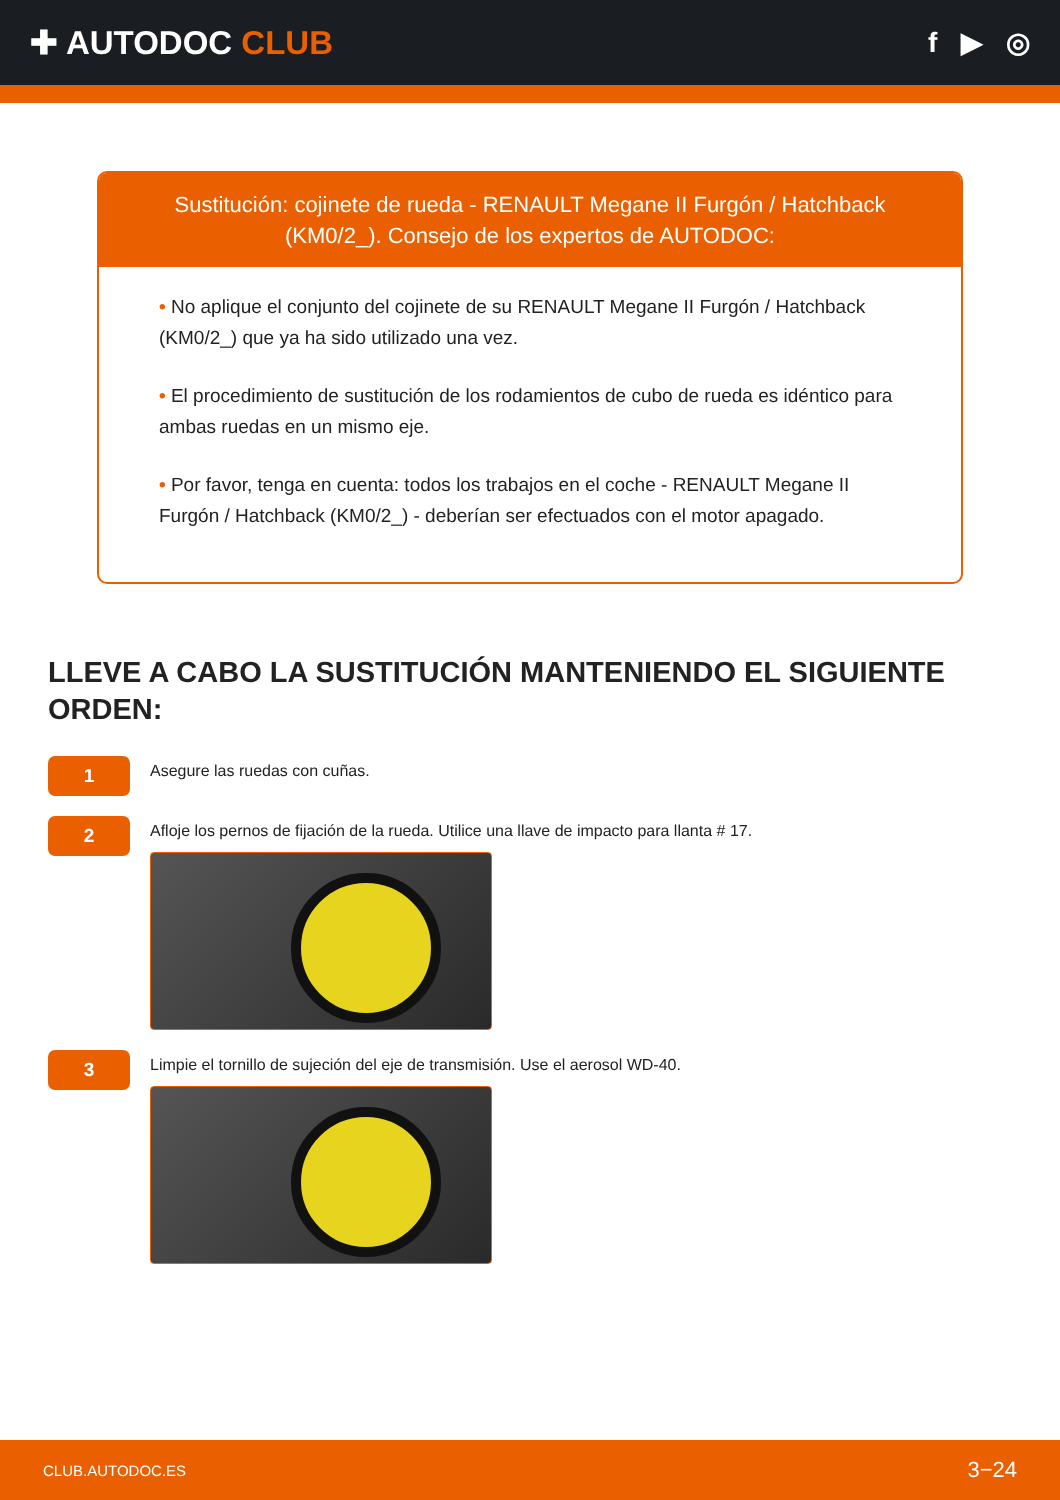✚ AUTODOC CLUB
f ▶ ◎
Sustitución: cojinete de rueda - RENAULT Megane II Furgón / Hatchback (KM0/2_). Consejo de los expertos de AUTODOC:
• No aplique el conjunto del cojinete de su RENAULT Megane II Furgón / Hatchback (KM0/2_) que ya ha sido utilizado una vez.
• El procedimiento de sustitución de los rodamientos de cubo de rueda es idéntico para ambas ruedas en un mismo eje.
• Por favor, tenga en cuenta: todos los trabajos en el coche - RENAULT Megane II Furgón / Hatchback (KM0/2_) - deberían ser efectuados con el motor apagado.
LLEVE A CABO LA SUSTITUCIÓN MANTENIENDO EL SIGUIENTE ORDEN:
1
Asegure las ruedas con cuñas.
2
Afloje los pernos de fijación de la rueda. Utilice una llave de impacto para llanta # 17.
3
Limpie el tornillo de sujeción del eje de transmisión. Use el aerosol WD-40.
CLUB.AUTODOC.ES 3−24